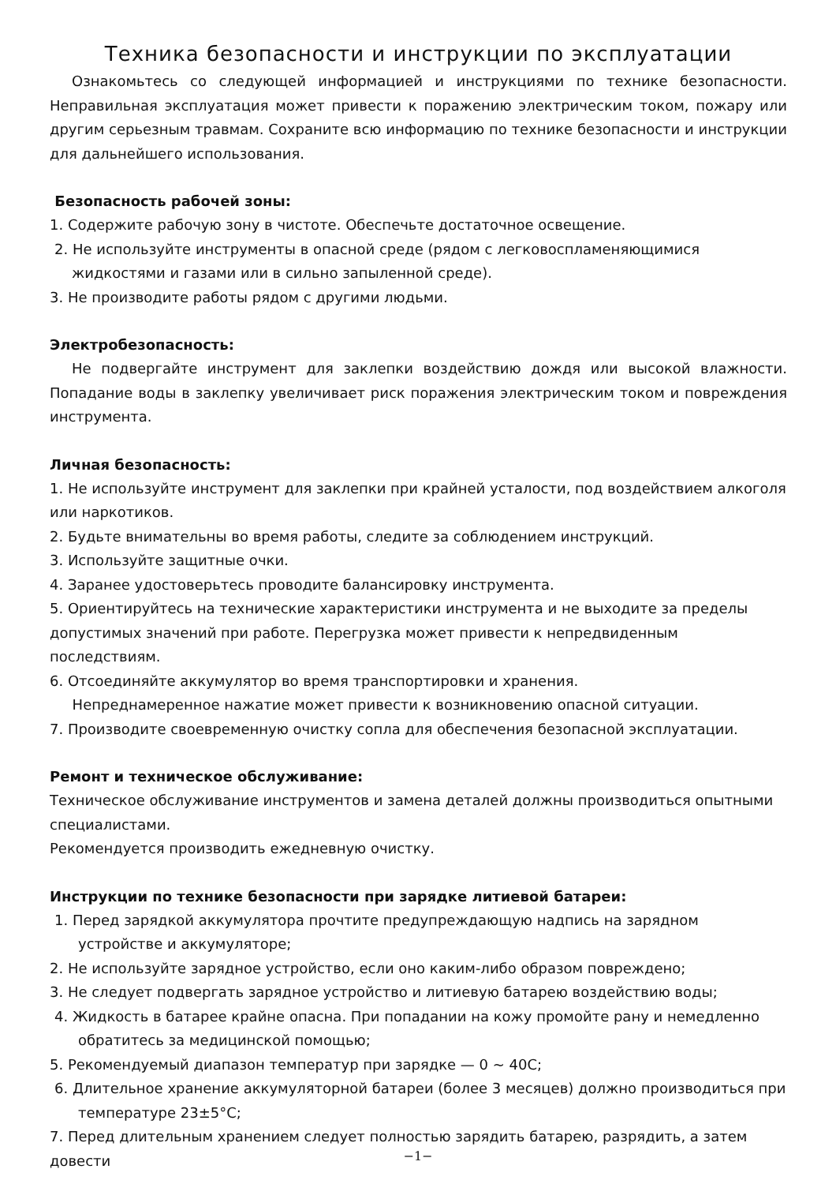Техника безопасности и инструкции по эксплуатации
Ознакомьтесь со следующей информацией и инструкциями по технике безопасности. Неправильная эксплуатация может привести к поражению электрическим током, пожару или другим серьезным травмам. Сохраните всю информацию по технике безопасности и инструкции для дальнейшего использования.
Безопасность рабочей зоны:
1. Содержите рабочую зону в чистоте. Обеспечьте достаточное освещение.
2. Не используйте инструменты в опасной среде (рядом с легковоспламеняющимися жидкостями и газами или в сильно запыленной среде).
3. Не производите работы рядом с другими людьми.
Электробезопасность:
Не подвергайте инструмент для заклепки воздействию дождя или высокой влажности. Попадание воды в заклепку увеличивает риск поражения электрическим током и повреждения инструмента.
Личная безопасность:
1. Не используйте инструмент для заклепки при крайней усталости, под воздействием алкоголя или наркотиков.
2. Будьте внимательны во время работы, следите за соблюдением инструкций.
3. Используйте защитные очки.
4. Заранее удостоверьтесь проводите балансировку инструмента.
5. Ориентируйтесь на технические характеристики инструмента и не выходите за пределы допустимых значений при работе. Перегрузка может привести к непредвиденным последствиям.
6. Отсоединяйте аккумулятор во время транспортировки и хранения.
Непреднамеренное нажатие может привести к возникновению опасной ситуации.
7. Производите своевременную очистку сопла для обеспечения безопасной эксплуатации.
Ремонт и техническое обслуживание:
Техническое обслуживание инструментов и замена деталей должны производиться опытными специалистами.
Рекомендуется производить ежедневную очистку.
Инструкции по технике безопасности при зарядке литиевой батареи:
1. Перед зарядкой аккумулятора прочтите предупреждающую надпись на зарядном устройстве и аккумуляторе;
2. Не используйте зарядное устройство, если оно каким-либо образом повреждено;
3. Не следует подвергать зарядное устройство и литиевую батарею воздействию воды;
4. Жидкость в батарее крайне опасна. При попадании на кожу промойте рану и немедленно обратитесь за медицинской помощью;
5. Рекомендуемый диапазон температур при зарядке — 0 ~ 40C;
6. Длительное хранение аккумуляторной батареи (более 3 месяцев) должно производиться при температуре 23±5°C;
7. Перед длительным хранением следует полностью зарядить батарею, разрядить, а затем довести
−1−